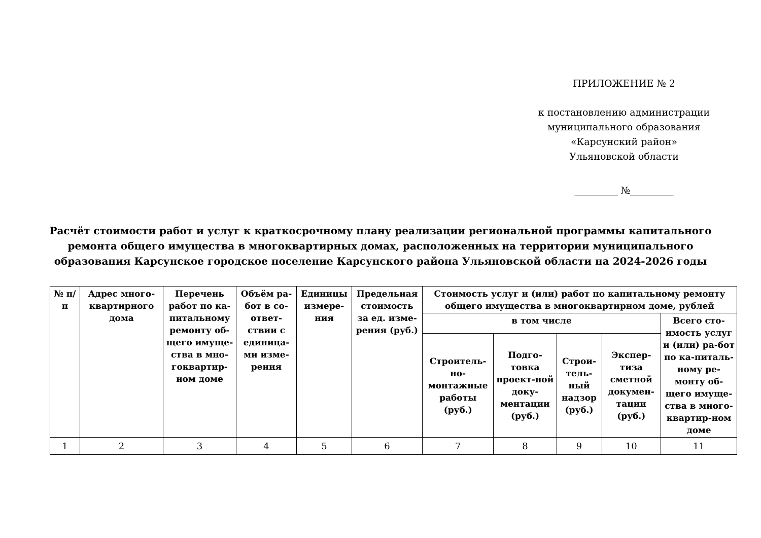ПРИЛОЖЕНИЕ № 2
к постановлению администрации
муниципального образования
«Карсунский район»
Ульяновской области
_________ №_________
Расчёт стоимости работ и услуг к краткосрочному плану реализации региональной программы капитального ремонта общего имущества в многоквартирных домах, расположенных на территории муниципального образования Карсунское городское поселение Карсунского района Ульяновской области на 2024-2026 годы
| № п/п | Адрес много-квартирного дома | Перечень работ по ка-питальному ремонту об-щего имуще-ства в мно-гоквартир-ном доме | Объём ра-бот в со-ответ-ствии с единица-ми изме-рения | Единицы измере-ния | Предельная стоимость за ед. изме-рения (руб.) | Стоимость услуг и (или) работ по капитальному ремонту общего имущества в многоквартирном доме, рублей | | | | |
| --- | --- | --- | --- | --- | --- | --- | --- | --- | --- | --- |
| | | | | | | в том числе | | | | Всего сто-имость услуг и (или) ра-бот по ка-питаль-ному ре-монту об-щего имуще-ства в много-квартир-ном доме |
| | | | | | | Строитель-но-монтажные работы (руб.) | Подго-товка проект-ной доку-ментации (руб.) | Строи-тель-ный надзор (руб.) | Экспер-тиза сметной докумен-тации (руб.) | |
| 1 | 2 | 3 | 4 | 5 | 6 | 7 | 8 | 9 | 10 | 11 |